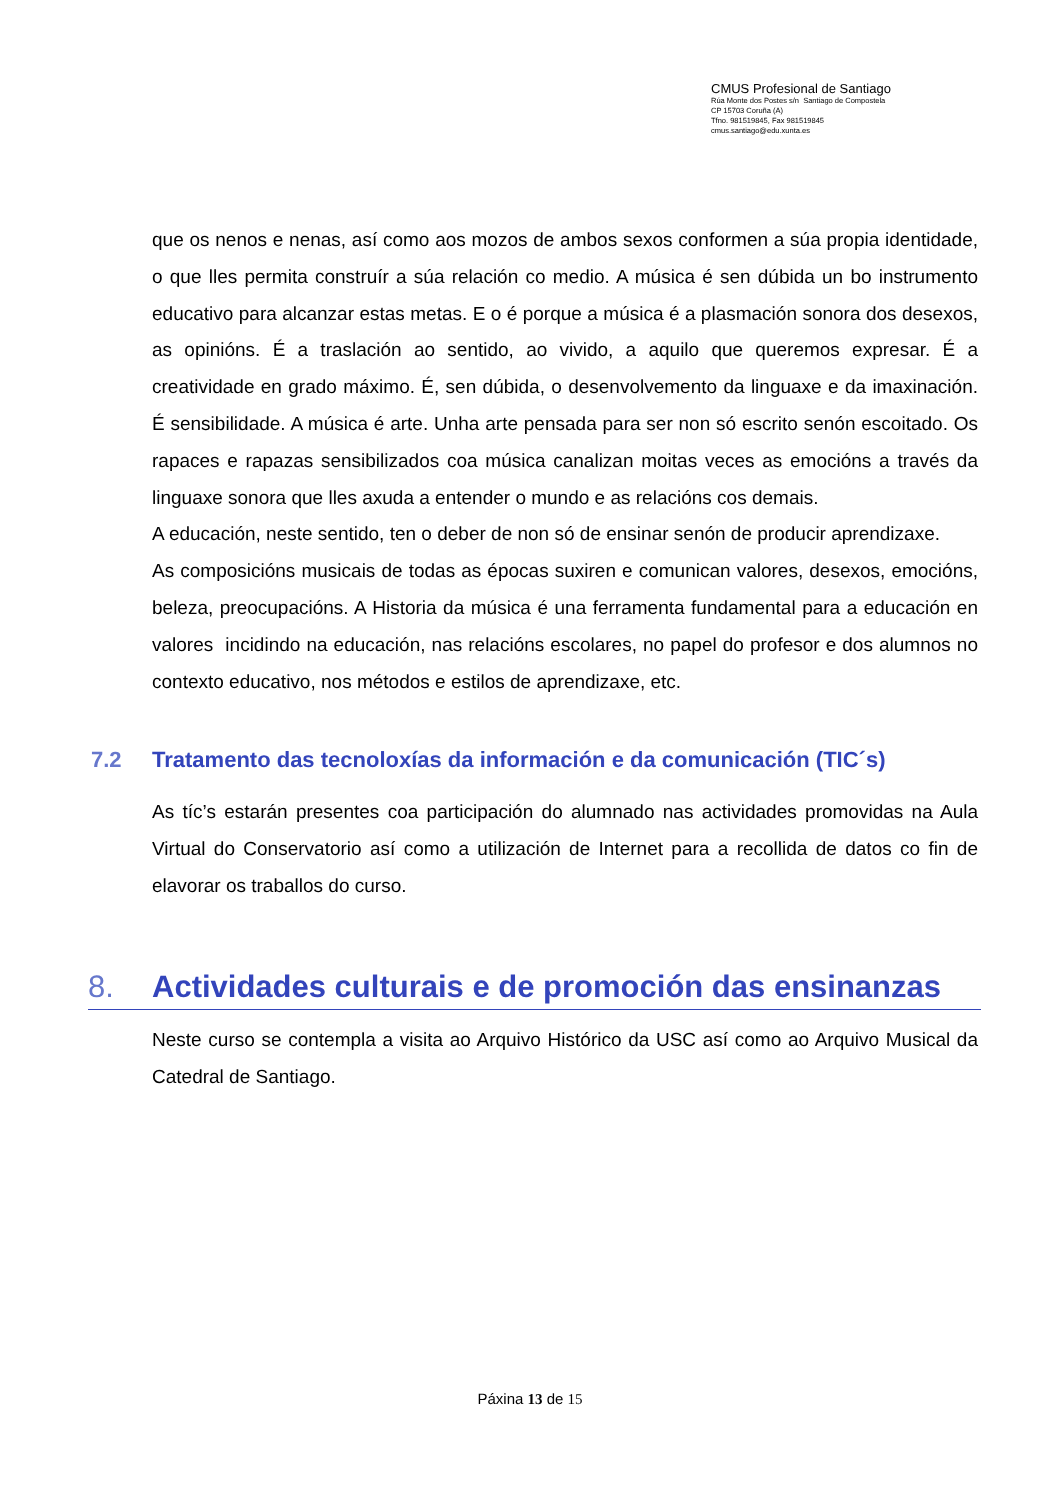CMUS Profesional de Santiago
Rúa Monte dos Postes s/n Santiago de Compostela
CP 15703 Coruña (A)
Tfno. 981519845, Fax 981519845
cmus.santiago@edu.xunta.es
que os nenos e nenas, así como aos mozos de ambos sexos conformen a súa propia identidade, o que lles permita construír a súa relación co medio. A música é sen dúbida un bo instrumento educativo para alcanzar estas metas. E o é porque a música é a plasmación sonora dos desexos, as opinións. É a traslación ao sentido, ao vivido, a aquilo que queremos expresar. É a creatividade en grado máximo. É, sen dúbida, o desenvolvemento da linguaxe e da imaxinación. É sensibilidade. A música é arte. Unha arte pensada para ser non só escrito senón escoitado. Os rapaces e rapazas sensibilizados coa música canalizan moitas veces as emocións a través da linguaxe sonora que lles axuda a entender o mundo e as relacións cos demais.
A educación, neste sentido, ten o deber de non só de ensinar senón de producir aprendizaxe.
As composicións musicais de todas as épocas suxiren e comunican valores, desexos, emocións, beleza, preocupacións. A Historia da música é una ferramenta fundamental para a educación en valores incidindo na educación, nas relacións escolares, no papel do profesor e dos alumnos no contexto educativo, nos métodos e estilos de aprendizaxe, etc.
7.2 Tratamento das tecnoloxías da información e da comunicación (TIC´s)
As tíc’s estarán presentes coa participación do alumnado nas actividades promovidas na Aula Virtual do Conservatorio así como a utilización de Internet para a recollida de datos co fin de elavorar os traballos do curso.
8. Actividades culturais e de promoción das ensinanzas
Neste curso se contempla a visita ao Arquivo Histórico da USC así como ao Arquivo Musical da Catedral de Santiago.
Páxina 13 de 15